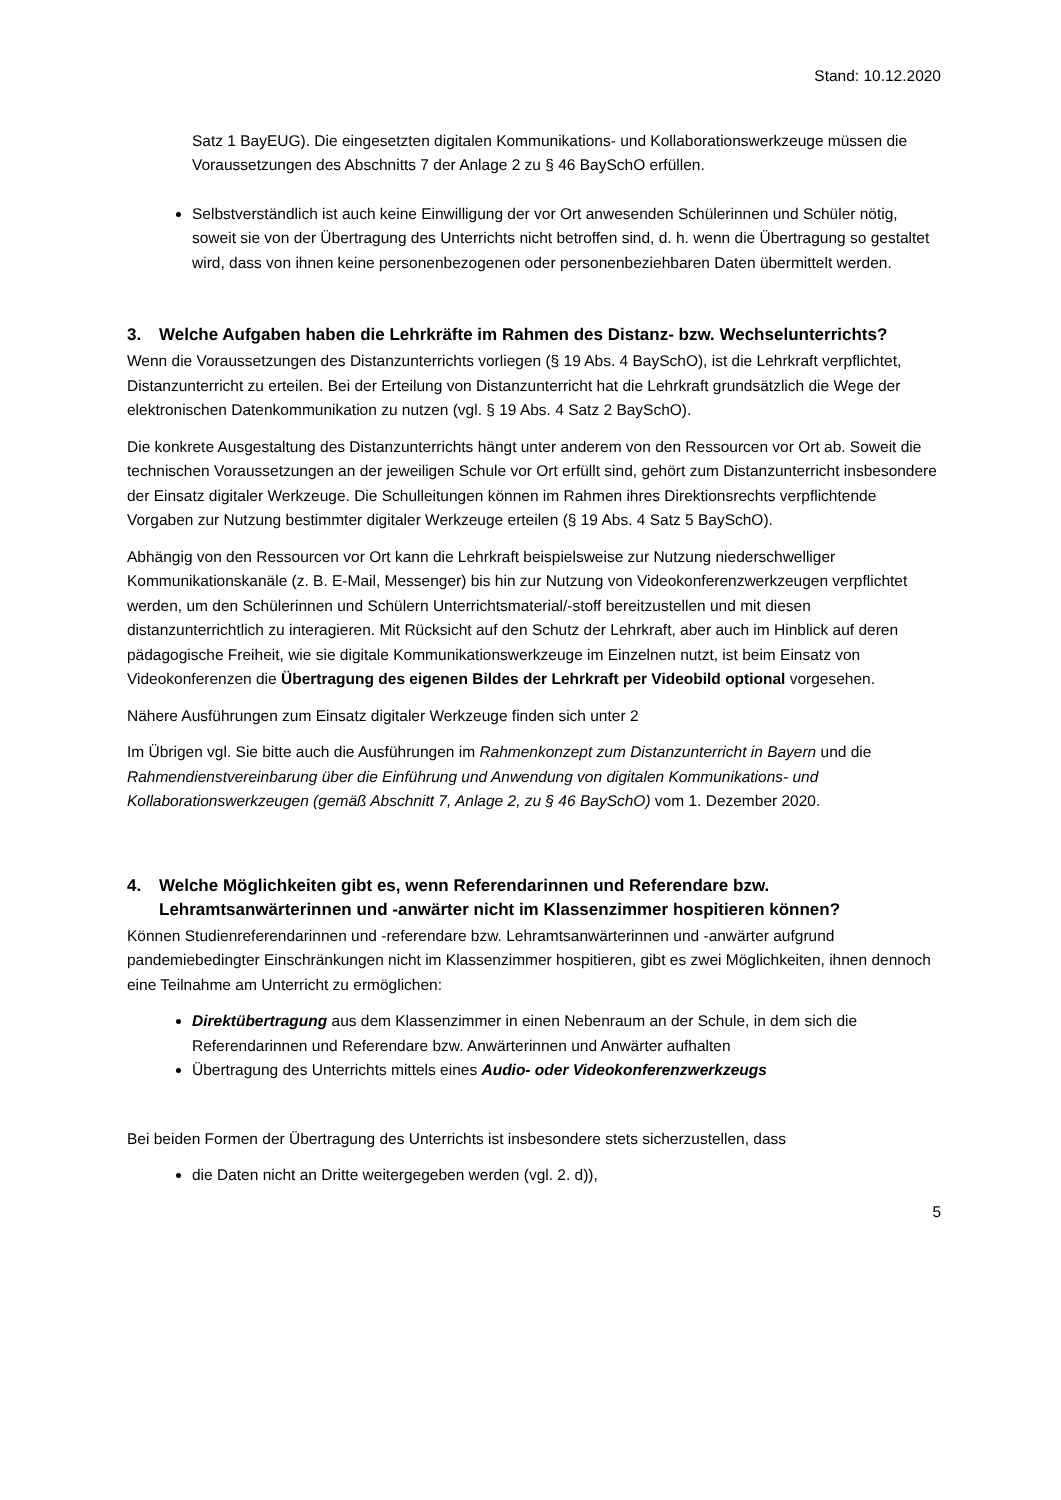Stand: 10.12.2020
Satz 1 BayEUG). Die eingesetzten digitalen Kommunikations- und Kollaborationswerkzeuge müssen die Voraussetzungen des Abschnitts 7 der Anlage 2 zu § 46 BaySchO erfüllen.
Selbstverständlich ist auch keine Einwilligung der vor Ort anwesenden Schülerinnen und Schüler nötig, soweit sie von der Übertragung des Unterrichts nicht betroffen sind, d. h. wenn die Übertragung so gestaltet wird, dass von ihnen keine personenbezogenen oder personenbeziehbaren Daten übermittelt werden.
3. Welche Aufgaben haben die Lehrkräfte im Rahmen des Distanz- bzw. Wechselunterrichts?
Wenn die Voraussetzungen des Distanzunterrichts vorliegen (§ 19 Abs. 4 BaySchO), ist die Lehrkraft verpflichtet, Distanzunterricht zu erteilen. Bei der Erteilung von Distanzunterricht hat die Lehrkraft grundsätzlich die Wege der elektronischen Datenkommunikation zu nutzen (vgl. § 19 Abs. 4 Satz 2 BaySchO).
Die konkrete Ausgestaltung des Distanzunterrichts hängt unter anderem von den Ressourcen vor Ort ab. Soweit die technischen Voraussetzungen an der jeweiligen Schule vor Ort erfüllt sind, gehört zum Distanzunterricht insbesondere der Einsatz digitaler Werkzeuge. Die Schulleitungen können im Rahmen ihres Direktionsrechts verpflichtende Vorgaben zur Nutzung bestimmter digitaler Werkzeuge erteilen (§ 19 Abs. 4 Satz 5 BaySchO).
Abhängig von den Ressourcen vor Ort kann die Lehrkraft beispielsweise zur Nutzung niederschwelliger Kommunikationskanäle (z. B. E-Mail, Messenger) bis hin zur Nutzung von Videokonferenzwerkzeugen verpflichtet werden, um den Schülerinnen und Schülern Unterrichtsmaterial/-stoff bereitzustellen und mit diesen distanzunterrichtlich zu interagieren. Mit Rücksicht auf den Schutz der Lehrkraft, aber auch im Hinblick auf deren pädagogische Freiheit, wie sie digitale Kommunikationswerkzeuge im Einzelnen nutzt, ist beim Einsatz von Videokonferenzen die Übertragung des eigenen Bildes der Lehrkraft per Videobild optional vorgesehen.
Nähere Ausführungen zum Einsatz digitaler Werkzeuge finden sich unter 2
Im Übrigen vgl. Sie bitte auch die Ausführungen im Rahmenkonzept zum Distanzunterricht in Bayern und die Rahmendienstvereinbarung über die Einführung und Anwendung von digitalen Kommunikations- und Kollaborationswerkzeugen (gemäß Abschnitt 7, Anlage 2, zu § 46 BaySchO) vom 1. Dezember 2020.
4. Welche Möglichkeiten gibt es, wenn Referendarinnen und Referendare bzw. Lehramtsanwärterinnen und -anwärter nicht im Klassenzimmer hospitieren können?
Können Studienreferendarinnen und -referendare bzw. Lehramtsanwärterinnen und -anwärter aufgrund pandemiebedingter Einschränkungen nicht im Klassenzimmer hospitieren, gibt es zwei Möglichkeiten, ihnen dennoch eine Teilnahme am Unterricht zu ermöglichen:
Direktübertragung aus dem Klassenzimmer in einen Nebenraum an der Schule, in dem sich die Referendarinnen und Referendare bzw. Anwärterinnen und Anwärter aufhalten
Übertragung des Unterrichts mittels eines Audio- oder Videokonferenzwerkzeugs
Bei beiden Formen der Übertragung des Unterrichts ist insbesondere stets sicherzustellen, dass
die Daten nicht an Dritte weitergegeben werden (vgl. 2. d)),
5